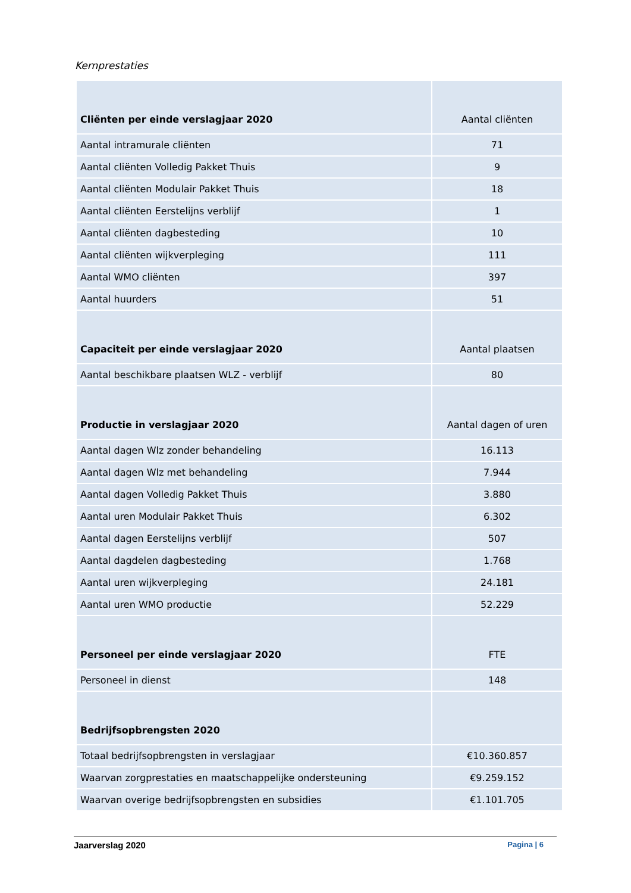Kernprestaties
| Cliënten per einde verslagjaar 2020 | Aantal cliënten |
| Aantal intramurale cliënten | 71 |
| Aantal cliënten Volledig Pakket Thuis | 9 |
| Aantal cliënten Modulair Pakket Thuis | 18 |
| Aantal cliënten Eerstelijns verblijf | 1 |
| Aantal cliënten dagbesteding | 10 |
| Aantal cliënten wijkverpleging | 111 |
| Aantal WMO cliënten | 397 |
| Aantal huurders | 51 |
| Capaciteit per einde verslagjaar 2020 | Aantal plaatsen |
| Aantal beschikbare plaatsen WLZ - verblijf | 80 |
| Productie in verslagjaar 2020 | Aantal dagen of uren |
| Aantal dagen Wlz zonder behandeling | 16.113 |
| Aantal dagen Wlz met behandeling | 7.944 |
| Aantal dagen Volledig Pakket Thuis | 3.880 |
| Aantal uren Modulair Pakket Thuis | 6.302 |
| Aantal dagen Eerstelijns verblijf | 507 |
| Aantal dagdelen dagbesteding | 1.768 |
| Aantal uren wijkverpleging | 24.181 |
| Aantal uren WMO productie | 52.229 |
| Personeel per einde verslagjaar 2020 | FTE |
| Personeel in dienst | 148 |
| Bedrijfsopbrengsten 2020 | |
| Totaal bedrijfsopbrengsten in verslagjaar | €10.360.857 |
| Waarvan zorgprestaties en maatschappelijke ondersteuning | €9.259.152 |
| Waarvan overige bedrijfsopbrengsten en subsidies | €1.101.705 |
Jaarverslag 2020 Pagina | 6